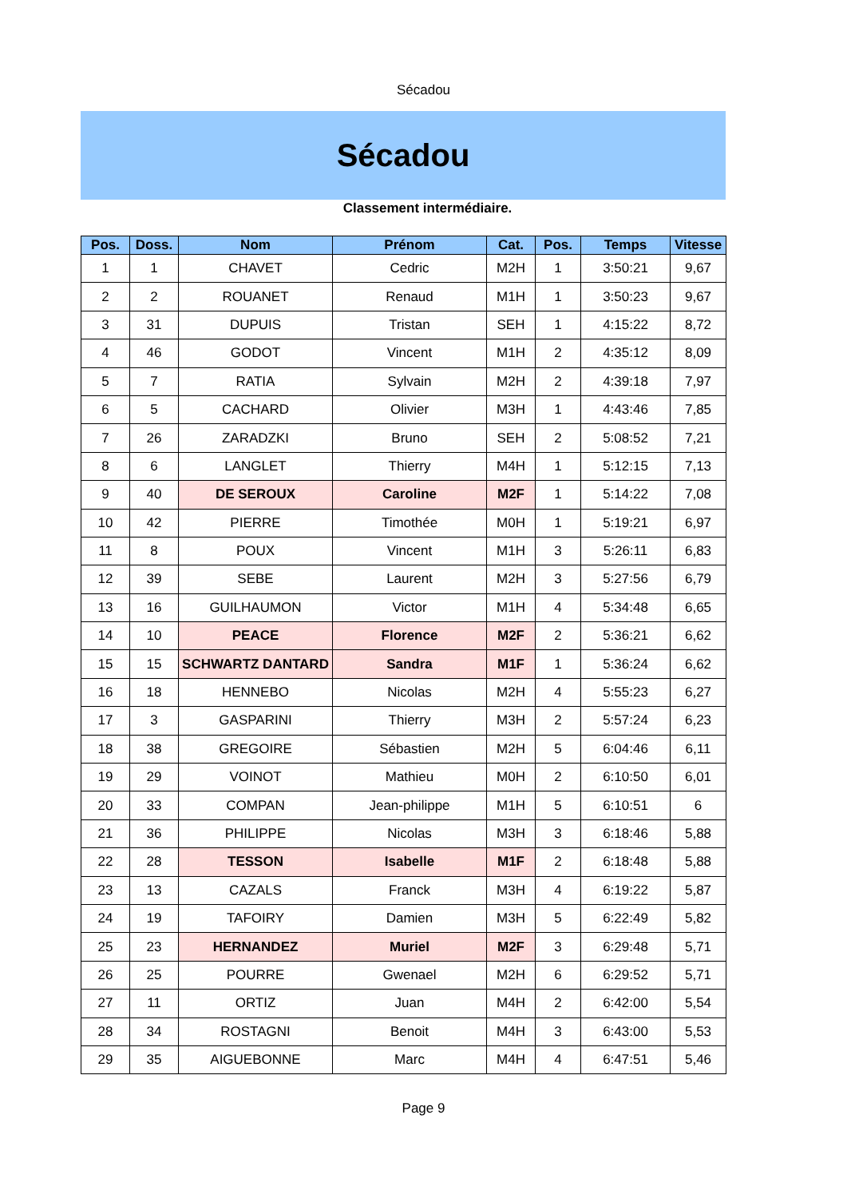Sécadou
Sécadou
Classement intermédiaire.
| Pos. | Doss. | Nom | Prénom | Cat. | Pos. | Temps | Vitesse |
| --- | --- | --- | --- | --- | --- | --- | --- |
| 1 | 1 | CHAVET | Cedric | M2H | 1 | 3:50:21 | 9,67 |
| 2 | 2 | ROUANET | Renaud | M1H | 1 | 3:50:23 | 9,67 |
| 3 | 31 | DUPUIS | Tristan | SEH | 1 | 4:15:22 | 8,72 |
| 4 | 46 | GODOT | Vincent | M1H | 2 | 4:35:12 | 8,09 |
| 5 | 7 | RATIA | Sylvain | M2H | 2 | 4:39:18 | 7,97 |
| 6 | 5 | CACHARD | Olivier | M3H | 1 | 4:43:46 | 7,85 |
| 7 | 26 | ZARADZKI | Bruno | SEH | 2 | 5:08:52 | 7,21 |
| 8 | 6 | LANGLET | Thierry | M4H | 1 | 5:12:15 | 7,13 |
| 9 | 40 | DE SEROUX | Caroline | M2F | 1 | 5:14:22 | 7,08 |
| 10 | 42 | PIERRE | Timothée | M0H | 1 | 5:19:21 | 6,97 |
| 11 | 8 | POUX | Vincent | M1H | 3 | 5:26:11 | 6,83 |
| 12 | 39 | SEBE | Laurent | M2H | 3 | 5:27:56 | 6,79 |
| 13 | 16 | GUILHAUMON | Victor | M1H | 4 | 5:34:48 | 6,65 |
| 14 | 10 | PEACE | Florence | M2F | 2 | 5:36:21 | 6,62 |
| 15 | 15 | SCHWARTZ DANTARD | Sandra | M1F | 1 | 5:36:24 | 6,62 |
| 16 | 18 | HENNEBO | Nicolas | M2H | 4 | 5:55:23 | 6,27 |
| 17 | 3 | GASPARINI | Thierry | M3H | 2 | 5:57:24 | 6,23 |
| 18 | 38 | GREGOIRE | Sébastien | M2H | 5 | 6:04:46 | 6,11 |
| 19 | 29 | VOINOT | Mathieu | M0H | 2 | 6:10:50 | 6,01 |
| 20 | 33 | COMPAN | Jean-philippe | M1H | 5 | 6:10:51 | 6 |
| 21 | 36 | PHILIPPE | Nicolas | M3H | 3 | 6:18:46 | 5,88 |
| 22 | 28 | TESSON | Isabelle | M1F | 2 | 6:18:48 | 5,88 |
| 23 | 13 | CAZALS | Franck | M3H | 4 | 6:19:22 | 5,87 |
| 24 | 19 | TAFOIRY | Damien | M3H | 5 | 6:22:49 | 5,82 |
| 25 | 23 | HERNANDEZ | Muriel | M2F | 3 | 6:29:48 | 5,71 |
| 26 | 25 | POURRE | Gwenael | M2H | 6 | 6:29:52 | 5,71 |
| 27 | 11 | ORTIZ | Juan | M4H | 2 | 6:42:00 | 5,54 |
| 28 | 34 | ROSTAGNI | Benoit | M4H | 3 | 6:43:00 | 5,53 |
| 29 | 35 | AIGUEBONNE | Marc | M4H | 4 | 6:47:51 | 5,46 |
Page 9